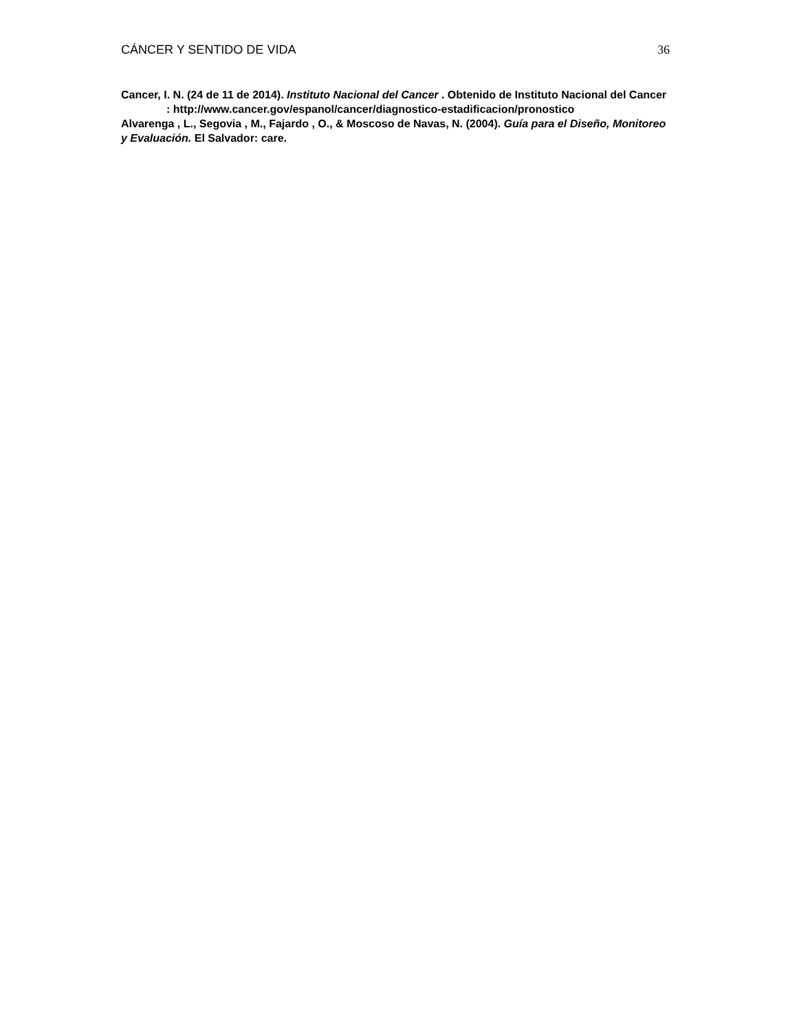CÁNCER Y SENTIDO DE VIDA 36
Cancer, I. N. (24 de 11 de 2014). Instituto Nacional del Cancer . Obtenido de Instituto Nacional del Cancer : http://www.cancer.gov/espanol/cancer/diagnostico-estadificacion/pronostico
Alvarenga , L., Segovia , M., Fajardo , O., & Moscoso de Navas, N. (2004). Guía para el Diseño, Monitoreo y Evaluación. El Salvador: care.